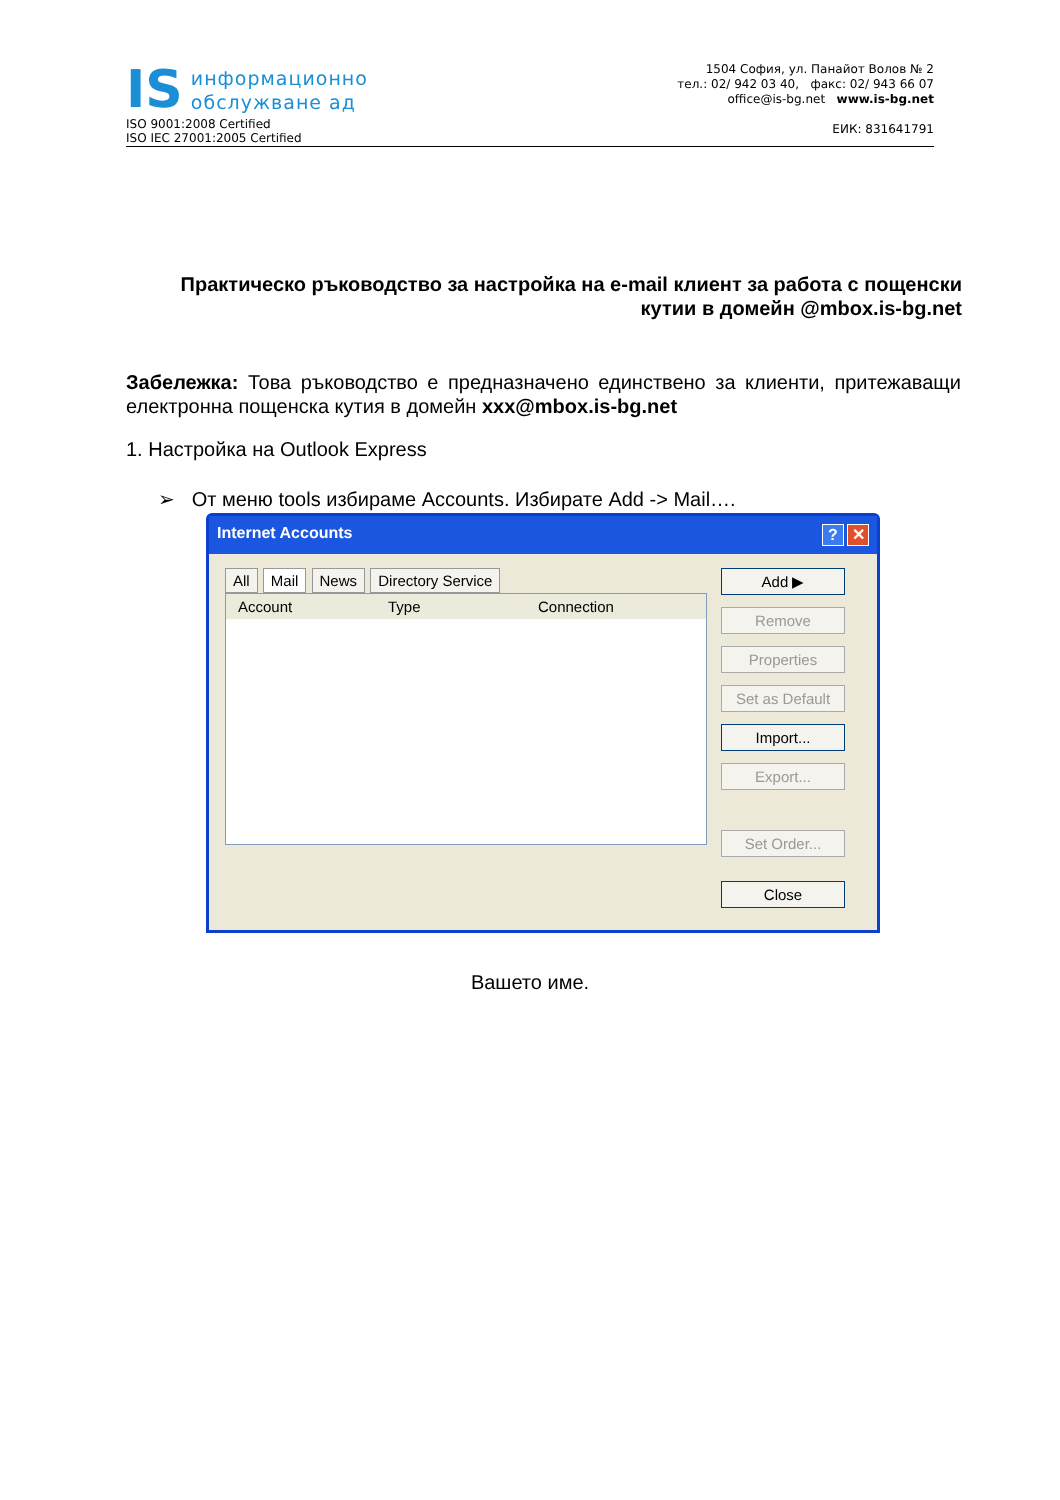IS информационно
обслужване ад
ISO 9001:2008 Certified
ISO IEC 27001:2005 Certified
1504 София, ул. Панайот Волов № 2
тел.: 02/ 942 03 40, факс: 02/ 943 66 07
office@is-bg.net www.is-bg.net
ЕИК: 831641791
Практическо ръководство за настройка на e-mail клиент за работа с пощенски кутии в домейн @mbox.is-bg.net
Забележка: Това ръководство е предназначено единствено за клиенти, притежаващи електронна пощенска кутия в домейн xxx@mbox.is-bg.net
1. Настройка на Outlook Express
➢ От меню tools избираме Accounts. Избирате Add -> Mail….
Internet Accounts ? ✕
All Mail News Directory Service
Account Type Connection
Add ▶
Remove
Properties
Set as Default
Import...
Export...
Set Order...
Close
Вашето име.